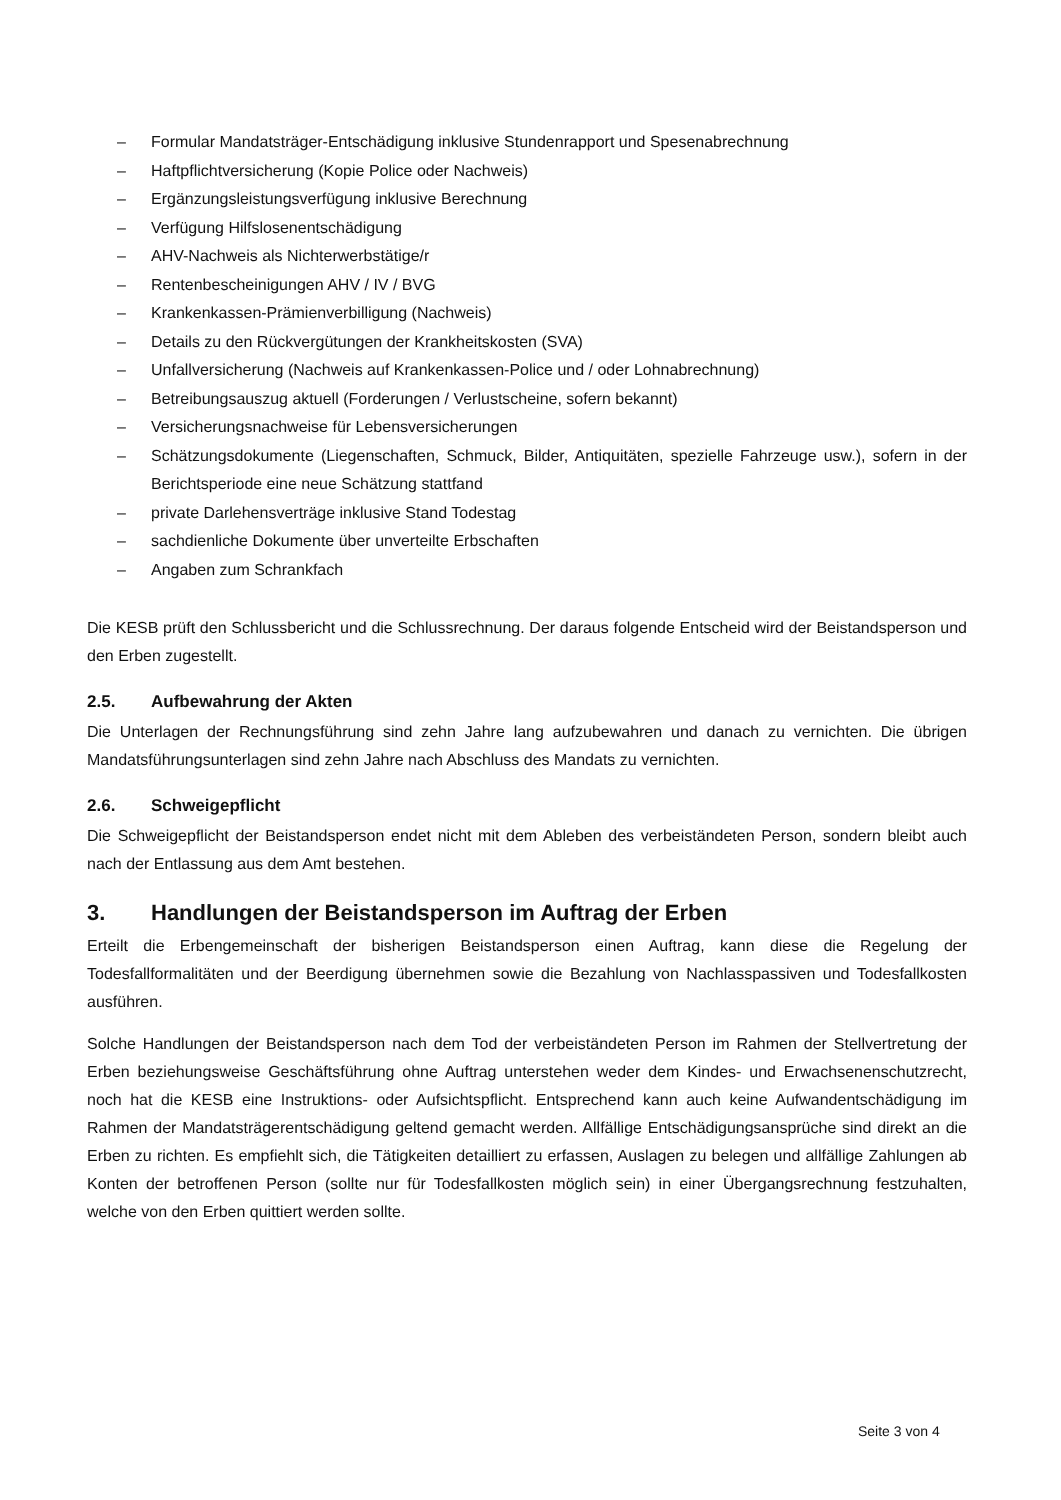– Formular Mandatsträger-Entschädigung inklusive Stundenrapport und Spesenabrechnung
– Haftpflichtversicherung (Kopie Police oder Nachweis)
– Ergänzungsleistungsverfügung inklusive Berechnung
– Verfügung Hilfslosenentschädigung
– AHV-Nachweis als Nichterwerbstätige/r
– Rentenbescheinigungen AHV / IV / BVG
– Krankenkassen-Prämienverbilligung (Nachweis)
– Details zu den Rückvergütungen der Krankheitskosten (SVA)
– Unfallversicherung (Nachweis auf Krankenkassen-Police und / oder Lohnabrechnung)
– Betreibungsauszug aktuell (Forderungen / Verlustscheine, sofern bekannt)
– Versicherungsnachweise für Lebensversicherungen
– Schätzungsdokumente (Liegenschaften, Schmuck, Bilder, Antiquitäten, spezielle Fahrzeuge usw.), sofern in der Berichtsperiode eine neue Schätzung stattfand
– private Darlehensverträge inklusive Stand Todestag
– sachdienliche Dokumente über unverteilte Erbschaften
– Angaben zum Schrankfach
Die KESB prüft den Schlussbericht und die Schlussrechnung. Der daraus folgende Entscheid wird der Beistandsperson und den Erben zugestellt.
2.5. Aufbewahrung der Akten
Die Unterlagen der Rechnungsführung sind zehn Jahre lang aufzubewahren und danach zu vernichten. Die übrigen Mandatsführungsunterlagen sind zehn Jahre nach Abschluss des Mandats zu vernichten.
2.6. Schweigepflicht
Die Schweigepflicht der Beistandsperson endet nicht mit dem Ableben des verbeiständeten Person, sondern bleibt auch nach der Entlassung aus dem Amt bestehen.
3. Handlungen der Beistandsperson im Auftrag der Erben
Erteilt die Erbengemeinschaft der bisherigen Beistandsperson einen Auftrag, kann diese die Regelung der Todesfallformalitäten und der Beerdigung übernehmen sowie die Bezahlung von Nachlasspassiven und Todesfallkosten ausführen.
Solche Handlungen der Beistandsperson nach dem Tod der verbeiständeten Person im Rahmen der Stellvertretung der Erben beziehungsweise Geschäftsführung ohne Auftrag unterstehen weder dem Kindes- und Erwachsenenschutzrecht, noch hat die KESB eine Instruktions- oder Aufsichtspflicht. Entsprechend kann auch keine Aufwandentschädigung im Rahmen der Mandatsträgerentschädigung geltend gemacht werden. Allfällige Entschädigungsansprüche sind direkt an die Erben zu richten. Es empfiehlt sich, die Tätigkeiten detailliert zu erfassen, Auslagen zu belegen und allfällige Zahlungen ab Konten der betroffenen Person (sollte nur für Todesfallkosten möglich sein) in einer Übergangsrechnung festzuhalten, welche von den Erben quittiert werden sollte.
Seite 3 von 4